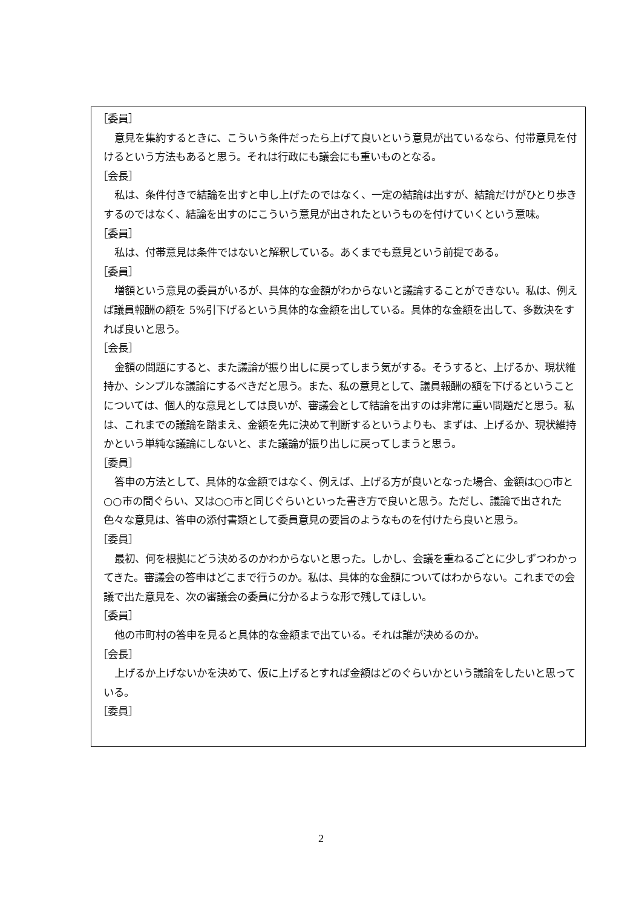［委員］
意見を集約するときに、こういう条件だったら上げて良いという意見が出ているなら、付帯意見を付けるという方法もあると思う。それは行政にも議会にも重いものとなる。
［会長］
私は、条件付きで結論を出すと申し上げたのではなく、一定の結論は出すが、結論だけがひとり歩きするのではなく、結論を出すのにこういう意見が出されたというものを付けていくという意味。
［委員］
私は、付帯意見は条件ではないと解釈している。あくまでも意見という前提である。
［委員］
増額という意見の委員がいるが、具体的な金額がわからないと議論することができない。私は、例えば議員報酬の額を 5%引下げるという具体的な金額を出している。具体的な金額を出して、多数決をすれば良いと思う。
［会長］
金額の問題にすると、また議論が振り出しに戻ってしまう気がする。そうすると、上げるか、現状維持か、シンプルな議論にするべきだと思う。また、私の意見として、議員報酬の額を下げるということについては、個人的な意見としては良いが、審議会として結論を出すのは非常に重い問題だと思う。私は、これまでの議論を踏まえ、金額を先に決めて判断するというよりも、まずは、上げるか、現状維持かという単純な議論にしないと、また議論が振り出しに戻ってしまうと思う。
［委員］
答申の方法として、具体的な金額ではなく、例えば、上げる方が良いとなった場合、金額は○○市と○○市の間ぐらい、又は○○市と同じぐらいといった書き方で良いと思う。ただし、議論で出された色々な意見は、答申の添付書類として委員意見の要旨のようなものを付けたら良いと思う。
［委員］
最初、何を根拠にどう決めるのかわからないと思った。しかし、会議を重ねるごとに少しずつわかってきた。審議会の答申はどこまで行うのか。私は、具体的な金額についてはわからない。これまでの会議で出た意見を、次の審議会の委員に分かるような形で残してほしい。
［委員］
他の市町村の答申を見ると具体的な金額まで出ている。それは誰が決めるのか。
［会長］
上げるか上げないかを決めて、仮に上げるとすれば金額はどのぐらいかという議論をしたいと思っている。
［委員］
2